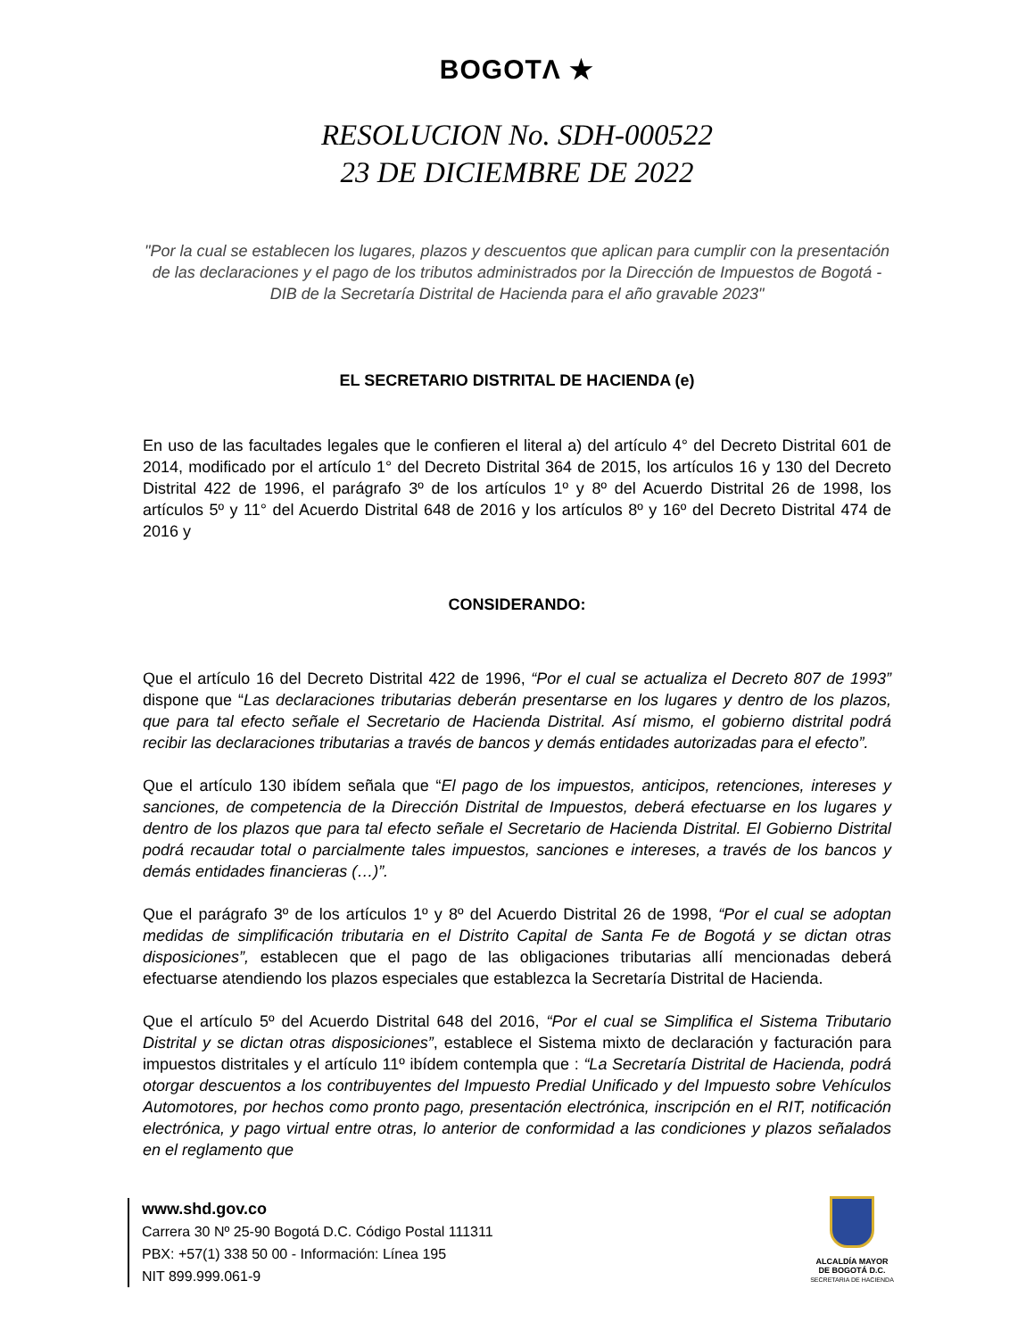BOGOTΛ ★
RESOLUCION No. SDH-000522
23 DE DICIEMBRE DE 2022
"Por la cual se establecen los lugares, plazos y descuentos que aplican para cumplir con la presentación de las declaraciones y el pago de los tributos administrados por la Dirección de Impuestos de Bogotá - DIB de la Secretaría Distrital de Hacienda para el año gravable 2023"
EL SECRETARIO DISTRITAL DE HACIENDA (e)
En uso de las facultades legales que le confieren el literal a) del artículo 4° del Decreto Distrital 601 de 2014, modificado por el artículo 1° del Decreto Distrital 364 de 2015, los artículos 16 y 130 del Decreto Distrital 422 de 1996, el parágrafo 3º de los artículos 1º y 8º del Acuerdo Distrital 26 de 1998, los artículos 5º y 11° del Acuerdo Distrital 648 de 2016 y los artículos 8º y 16º del Decreto Distrital 474 de 2016 y
CONSIDERANDO:
Que el artículo 16 del Decreto Distrital 422 de 1996, “Por el cual se actualiza el Decreto 807 de 1993” dispone que “Las declaraciones tributarias deberán presentarse en los lugares y dentro de los plazos, que para tal efecto señale el Secretario de Hacienda Distrital. Así mismo, el gobierno distrital podrá recibir las declaraciones tributarias a través de bancos y demás entidades autorizadas para el efecto”.
Que el artículo 130 ibídem señala que “El pago de los impuestos, anticipos, retenciones, intereses y sanciones, de competencia de la Dirección Distrital de Impuestos, deberá efectuarse en los lugares y dentro de los plazos que para tal efecto señale el Secretario de Hacienda Distrital. El Gobierno Distrital podrá recaudar total o parcialmente tales impuestos, sanciones e intereses, a través de los bancos y demás entidades financieras (…)”.
Que el parágrafo 3º de los artículos 1º y 8º del Acuerdo Distrital 26 de 1998, “Por el cual se adoptan medidas de simplificación tributaria en el Distrito Capital de Santa Fe de Bogotá y se dictan otras disposiciones”, establecen que el pago de las obligaciones tributarias allí mencionadas deberá efectuarse atendiendo los plazos especiales que establezca la Secretaría Distrital de Hacienda.
Que el artículo 5º del Acuerdo Distrital 648 del 2016, “Por el cual se Simplifica el Sistema Tributario Distrital y se dictan otras disposiciones”, establece el Sistema mixto de declaración y facturación para impuestos distritales y el artículo 11º ibídem contempla que : “La Secretaría Distrital de Hacienda, podrá otorgar descuentos a los contribuyentes del Impuesto Predial Unificado y del Impuesto sobre Vehículos Automotores, por hechos como pronto pago, presentación electrónica, inscripción en el RIT, notificación electrónica, y pago virtual entre otras, lo anterior de conformidad a las condiciones y plazos señalados en el reglamento que
www.shd.gov.co
Carrera 30 Nº 25-90 Bogotá D.C. Código Postal 111311
PBX: +57(1) 338 50 00 - Información: Línea 195
NIT 899.999.061-9
ALCALDÍA MAYOR
DE BOGOTÁ D.C.
SECRETARIA DE HACIENDA